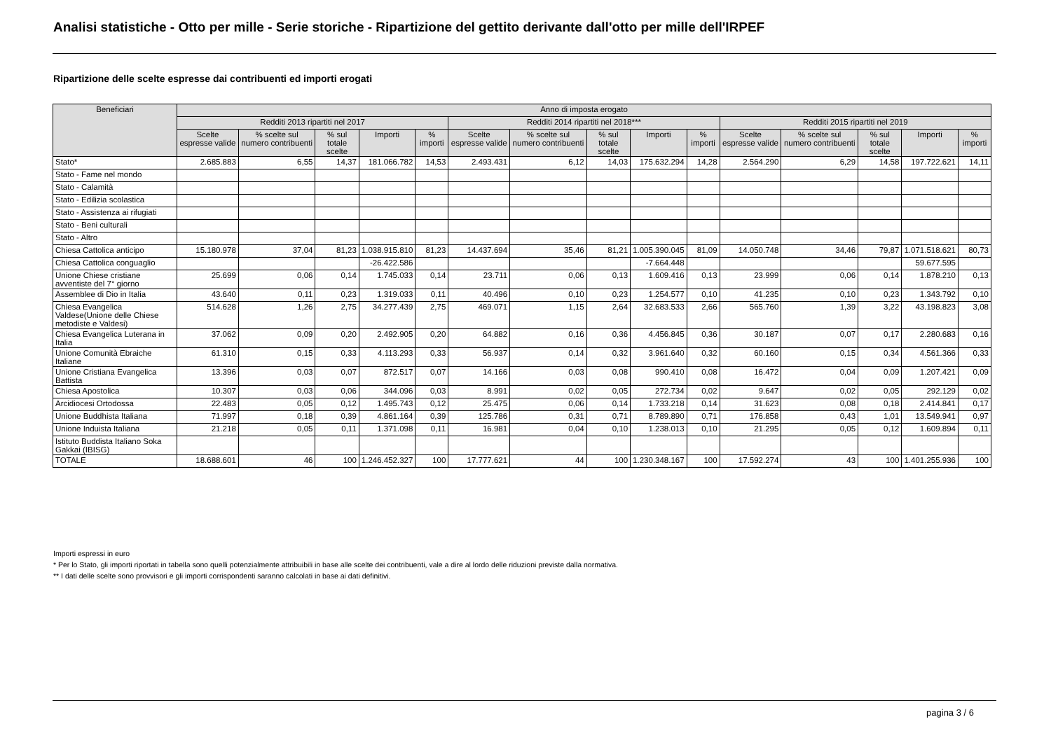Analisi statistiche - Otto per mille - Serie storiche - Ripartizione del gettito derivante dall'otto per mille dell'IRPEF
Ripartizione delle scelte espresse dai contribuenti ed importi erogati
| Beneficiari | Anno di imposta erogato | | | | | | | | | | | | | | |
| --- | --- | --- | --- | --- | --- | --- | --- | --- | --- | --- | --- | --- | --- | --- | --- |
| | Redditi 2013 ripartiti nel 2017 | | | | | Redditi 2014 ripartiti nel 2018*** | | | | | Redditi 2015 ripartiti nel 2019 | | | | |
| | Scelte espresse valide | % scelte sul numero contribuenti | % sul totale scelte | Importi | % importi | Scelte espresse valide | % scelte sul numero contribuenti | % sul totale scelte | Importi | % importi | Scelte espresse valide | % scelte sul numero contribuenti | % sul totale scelte | Importi | % importi |
| Stato* | 2.685.883 | 6,55 | 14,37 | 181.066.782 | 14,53 | 2.493.431 | 6,12 | 14,03 | 175.632.294 | 14,28 | 2.564.290 | 6,29 | 14,58 | 197.722.621 | 14,11 |
| Stato - Fame nel mondo | | | | | | | | | | | | | | | |
| Stato - Calamità | | | | | | | | | | | | | | | |
| Stato - Edilizia scolastica | | | | | | | | | | | | | | | |
| Stato - Assistenza ai rifugiati | | | | | | | | | | | | | | | |
| Stato - Beni culturali | | | | | | | | | | | | | | | |
| Stato - Altro | | | | | | | | | | | | | | | |
| Chiesa Cattolica anticipo | 15.180.978 | 37,04 | 81,23 | 1.038.915.810 | 81,23 | 14.437.694 | 35,46 | 81,21 | 1.005.390.045 | 81,09 | 14.050.748 | 34,46 | 79,87 | 1.071.518.621 | 80,73 |
| Chiesa Cattolica conguaglio | | | | -26.422.586 | | | | | -7.664.448 | | | | | 59.677.595 | |
| Unione Chiese cristiane avventiste del 7° giorno | 25.699 | 0,06 | 0,14 | 1.745.033 | 0,14 | 23.711 | 0,06 | 0,13 | 1.609.416 | 0,13 | 23.999 | 0,06 | 0,14 | 1.878.210 | 0,13 |
| Assemblee di Dio in Italia | 43.640 | 0,11 | 0,23 | 1.319.033 | 0,11 | 40.496 | 0,10 | 0,23 | 1.254.577 | 0,10 | 41.235 | 0,10 | 0,23 | 1.343.792 | 0,10 |
| Chiesa Evangelica Valdese(Unione delle Chiese metodiste e Valdesi) | 514.628 | 1,26 | 2,75 | 34.277.439 | 2,75 | 469.071 | 1,15 | 2,64 | 32.683.533 | 2,66 | 565.760 | 1,39 | 3,22 | 43.198.823 | 3,08 |
| Chiesa Evangelica Luterana in Italia | 37.062 | 0,09 | 0,20 | 2.492.905 | 0,20 | 64.882 | 0,16 | 0,36 | 4.456.845 | 0,36 | 30.187 | 0,07 | 0,17 | 2.280.683 | 0,16 |
| Unione Comunità Ebraiche Italiane | 61.310 | 0,15 | 0,33 | 4.113.293 | 0,33 | 56.937 | 0,14 | 0,32 | 3.961.640 | 0,32 | 60.160 | 0,15 | 0,34 | 4.561.366 | 0,33 |
| Unione Cristiana Evangelica Battista | 13.396 | 0,03 | 0,07 | 872.517 | 0,07 | 14.166 | 0,03 | 0,08 | 990.410 | 0,08 | 16.472 | 0,04 | 0,09 | 1.207.421 | 0,09 |
| Chiesa Apostolica | 10.307 | 0,03 | 0,06 | 344.096 | 0,03 | 8.991 | 0,02 | 0,05 | 272.734 | 0,02 | 9.647 | 0,02 | 0,05 | 292.129 | 0,02 |
| Arcidiocesi Ortodossa | 22.483 | 0,05 | 0,12 | 1.495.743 | 0,12 | 25.475 | 0,06 | 0,14 | 1.733.218 | 0,14 | 31.623 | 0,08 | 0,18 | 2.414.841 | 0,17 |
| Unione Buddhista Italiana | 71.997 | 0,18 | 0,39 | 4.861.164 | 0,39 | 125.786 | 0,31 | 0,71 | 8.789.890 | 0,71 | 176.858 | 0,43 | 1,01 | 13.549.941 | 0,97 |
| Unione Induista Italiana | 21.218 | 0,05 | 0,11 | 1.371.098 | 0,11 | 16.981 | 0,04 | 0,10 | 1.238.013 | 0,10 | 21.295 | 0,05 | 0,12 | 1.609.894 | 0,11 |
| Istituto Buddista Italiano Soka Gakkai (IBISG) | | | | | | | | | | | | | | | |
| TOTALE | 18.688.601 | 46 | 100 | 1.246.452.327 | 100 | 17.777.621 | 44 | 100 | 1.230.348.167 | 100 | 17.592.274 | 43 | 100 | 1.401.255.936 | 100 |
Importi espressi in euro
* Per lo Stato, gli importi riportati in tabella sono quelli potenzialmente attribuibili in base alle scelte dei contribuenti, vale a dire al lordo delle riduzioni previste dalla normativa.
** I dati delle scelte sono provvisori e gli importi corrispondenti saranno calcolati in base ai dati definitivi.
pagina 3 / 6